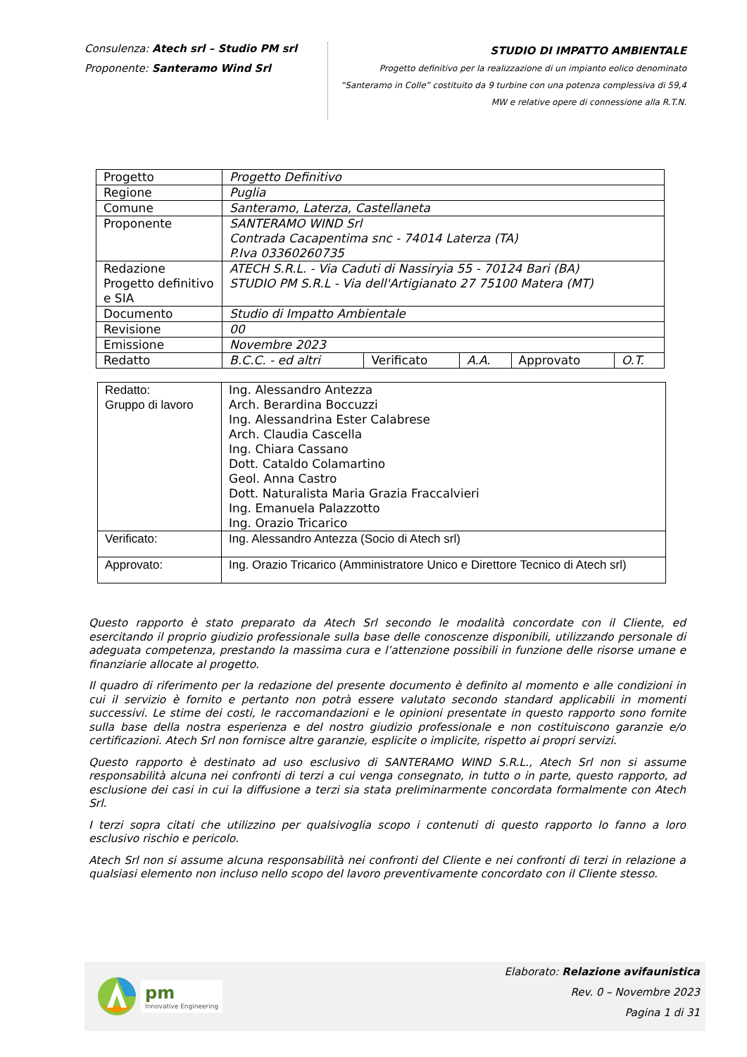Consulenza: Atech srl – Studio PM srl
Proponente: Santeramo Wind Srl
STUDIO DI IMPATTO AMBIENTALE
Progetto definitivo per la realizzazione di un impianto eolico denominato
“Santeramo in Colle” costituito da 9 turbine con una potenza complessiva di 59,4
MW e relative opere di connessione alla R.T.N.
| Progetto | Progetto Definitivo | | | | |
| Regione | Puglia | | | | |
| Comune | Santeramo, Laterza, Castellaneta | | | | |
| Proponente | SANTERAMO WIND Srl Contrada Cacapentima snc - 74014 Laterza (TA) P.Iva 03360260735 | | | | |
| Redazione Progetto definitivo e SIA | ATECH S.R.L. - Via Caduti di Nassiryia 55 - 70124 Bari (BA) STUDIO PM S.R.L - Via dell'Artigianato 27 75100 Matera (MT) | | | | |
| Documento | Studio di Impatto Ambientale | | | | |
| Revisione | 00 | | | | |
| Emissione | Novembre 2023 | | | | |
| Redatto | B.C.C. - ed altri | Verificato | A.A. | Approvato | O.T. |
| Redatto: Gruppo di lavoro | Ing. Alessandro Antezza Arch. Berardina Boccuzzi Ing. Alessandrina Ester Calabrese Arch. Claudia Cascella Ing. Chiara Cassano Dott. Cataldo Colamartino Geol. Anna Castro Dott. Naturalista Maria Grazia Fraccalvieri Ing. Emanuela Palazzotto Ing. Orazio Tricarico |
| Verificato: | Ing. Alessandro Antezza (Socio di Atech srl) |
| Approvato: | Ing. Orazio Tricarico (Amministratore Unico e Direttore Tecnico di Atech srl) |
Questo rapporto è stato preparato da Atech Srl secondo le modalità concordate con il Cliente, ed esercitando il proprio giudizio professionale sulla base delle conoscenze disponibili, utilizzando personale di adeguata competenza, prestando la massima cura e l’attenzione possibili in funzione delle risorse umane e finanziarie allocate al progetto.
Il quadro di riferimento per la redazione del presente documento è definito al momento e alle condizioni in cui il servizio è fornito e pertanto non potrà essere valutato secondo standard applicabili in momenti successivi. Le stime dei costi, le raccomandazioni e le opinioni presentate in questo rapporto sono fornite sulla base della nostra esperienza e del nostro giudizio professionale e non costituiscono garanzie e/o certificazioni. Atech Srl non fornisce altre garanzie, esplicite o implicite, rispetto ai propri servizi.
Questo rapporto è destinato ad uso esclusivo di SANTERAMO WIND S.R.L., Atech Srl non si assume responsabilità alcuna nei confronti di terzi a cui venga consegnato, in tutto o in parte, questo rapporto, ad esclusione dei casi in cui la diffusione a terzi sia stata preliminarmente concordata formalmente con Atech Srl.
I terzi sopra citati che utilizzino per qualsivoglia scopo i contenuti di questo rapporto lo fanno a loro esclusivo rischio e pericolo.
Atech Srl non si assume alcuna responsabilità nei confronti del Cliente e nei confronti di terzi in relazione a qualsiasi elemento non incluso nello scopo del lavoro preventivamente concordato con il Cliente stesso.
pm
Innovative Engineering
Elaborato: Relazione avifaunistica
Rev. 0 – Novembre 2023
Pagina 1 di 31